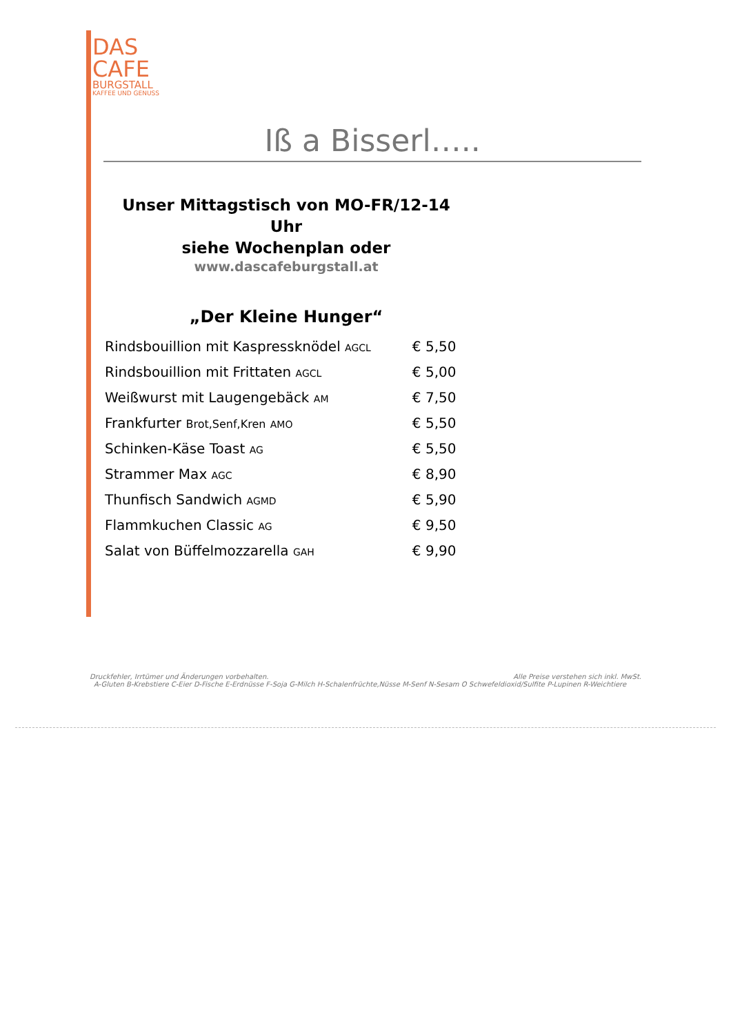DAS
CAFE
BURGSTALL
KAFFEE UND GENUSS
Iß a Bisserl…..
Unser Mittagstisch von MO-FR/12-14 Uhr
siehe Wochenplan oder
www.dascafeburgstall.at
„Der Kleine Hunger“
| Rindsbouillion mit Kaspressknödel AGCL | € 5,50 |
| Rindsbouillion mit Frittaten AGCL | € 5,00 |
| Weißwurst mit Laugengebäck AM | € 7,50 |
| Frankfurter Brot,Senf,Kren AMO | € 5,50 |
| Schinken-Käse Toast AG | € 5,50 |
| Strammer Max AGC | € 8,90 |
| Thunfisch Sandwich AGMD | € 5,90 |
| Flammkuchen Classic AG | € 9,50 |
| Salat von Büffelmozzarella GAH | € 9,90 |
Druckfehler, Irrtümer und Änderungen vorbehalten. Alle Preise verstehen sich inkl. MwSt.
A-Gluten B-Krebstiere C-Eier D-Fische E-Erdnüsse F-Soja G-Milch H-Schalenfrüchte,Nüsse M-Senf N-Sesam O Schwefeldioxid/Sulfite P-Lupinen R-Weichtiere